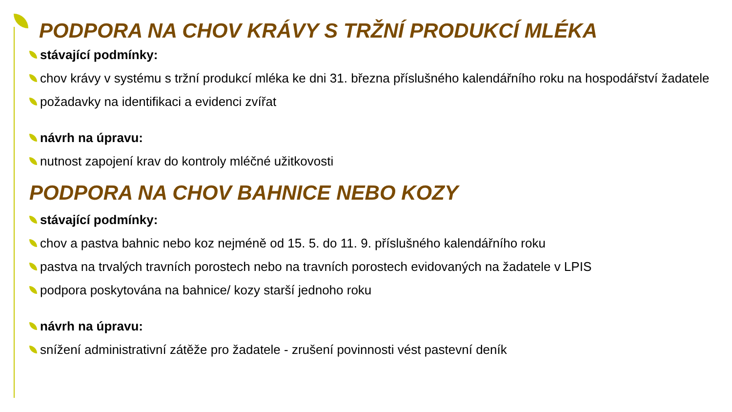PODPORA NA CHOV KRÁVY S TRŽNÍ PRODUKCÍ MLÉKA
stávající podmínky:
chov krávy v systému s tržní produkcí mléka ke dni 31. března příslušného kalendářního roku na hospodářství žadatele
požadavky na identifikaci a evidenci zvířat
návrh na úpravu:
nutnost zapojení krav do kontroly mléčné užitkovosti
PODPORA NA CHOV BAHNICE NEBO KOZY
stávající podmínky:
chov a pastva bahnic nebo koz nejméně od 15. 5. do 11. 9. příslušného kalendářního roku
pastva na trvalých travních porostech nebo na travních porostech evidovaných na žadatele v LPIS
podpora poskytována na bahnice/ kozy starší jednoho roku
návrh na úpravu:
snížení administrativní zátěže pro žadatele - zrušení povinnosti vést pastevní deník